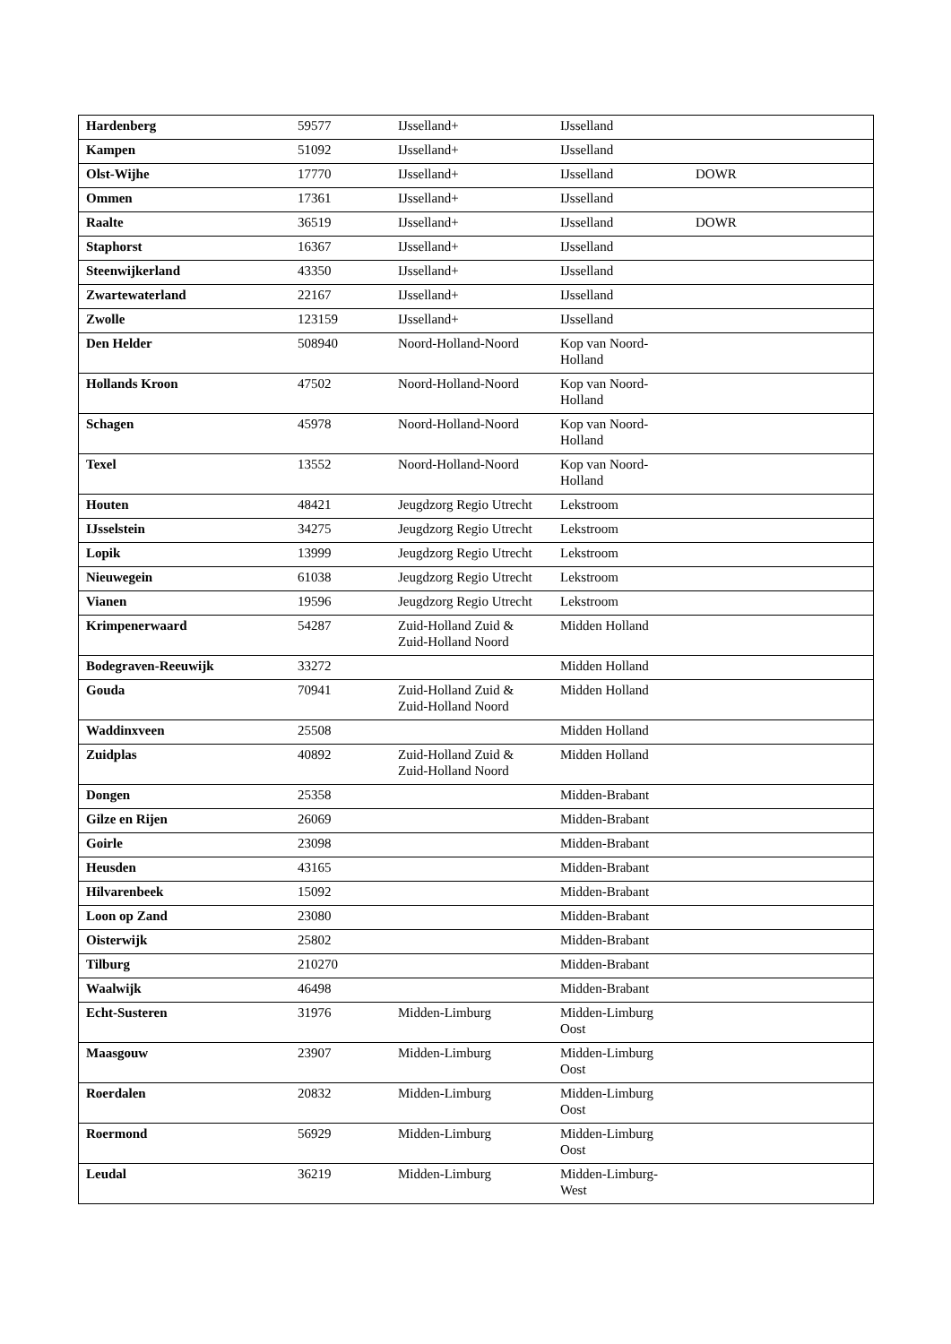| Hardenberg | 59577 | IJsselland+ | IJsselland | |
| Kampen | 51092 | IJsselland+ | IJsselland | |
| Olst-Wijhe | 17770 | IJsselland+ | IJsselland | DOWR |
| Ommen | 17361 | IJsselland+ | IJsselland | |
| Raalte | 36519 | IJsselland+ | IJsselland | DOWR |
| Staphorst | 16367 | IJsselland+ | IJsselland | |
| Steenwijkerland | 43350 | IJsselland+ | IJsselland | |
| Zwartewaterland | 22167 | IJsselland+ | IJsselland | |
| Zwolle | 123159 | IJsselland+ | IJsselland | |
| Den Helder | 508940 | Noord-Holland-Noord | Kop van Noord- Holland | |
| Hollands Kroon | 47502 | Noord-Holland-Noord | Kop van Noord- Holland | |
| Schagen | 45978 | Noord-Holland-Noord | Kop van Noord- Holland | |
| Texel | 13552 | Noord-Holland-Noord | Kop van Noord- Holland | |
| Houten | 48421 | Jeugdzorg Regio Utrecht | Lekstroom | |
| IJsselstein | 34275 | Jeugdzorg Regio Utrecht | Lekstroom | |
| Lopik | 13999 | Jeugdzorg Regio Utrecht | Lekstroom | |
| Nieuwegein | 61038 | Jeugdzorg Regio Utrecht | Lekstroom | |
| Vianen | 19596 | Jeugdzorg Regio Utrecht | Lekstroom | |
| Krimpenerwaard | 54287 | Zuid-Holland Zuid & Zuid-Holland Noord | Midden Holland | |
| Bodegraven-Reeuwijk | 33272 | | Midden Holland | |
| Gouda | 70941 | Zuid-Holland Zuid & Zuid-Holland Noord | Midden Holland | |
| Waddinxveen | 25508 | | Midden Holland | |
| Zuidplas | 40892 | Zuid-Holland Zuid & Zuid-Holland Noord | Midden Holland | |
| Dongen | 25358 | | Midden-Brabant | |
| Gilze en Rijen | 26069 | | Midden-Brabant | |
| Goirle | 23098 | | Midden-Brabant | |
| Heusden | 43165 | | Midden-Brabant | |
| Hilvarenbeek | 15092 | | Midden-Brabant | |
| Loon op Zand | 23080 | | Midden-Brabant | |
| Oisterwijk | 25802 | | Midden-Brabant | |
| Tilburg | 210270 | | Midden-Brabant | |
| Waalwijk | 46498 | | Midden-Brabant | |
| Echt-Susteren | 31976 | Midden-Limburg | Midden-Limburg Oost | |
| Maasgouw | 23907 | Midden-Limburg | Midden-Limburg Oost | |
| Roerdalen | 20832 | Midden-Limburg | Midden-Limburg Oost | |
| Roermond | 56929 | Midden-Limburg | Midden-Limburg Oost | |
| Leudal | 36219 | Midden-Limburg | Midden-Limburg- West | |